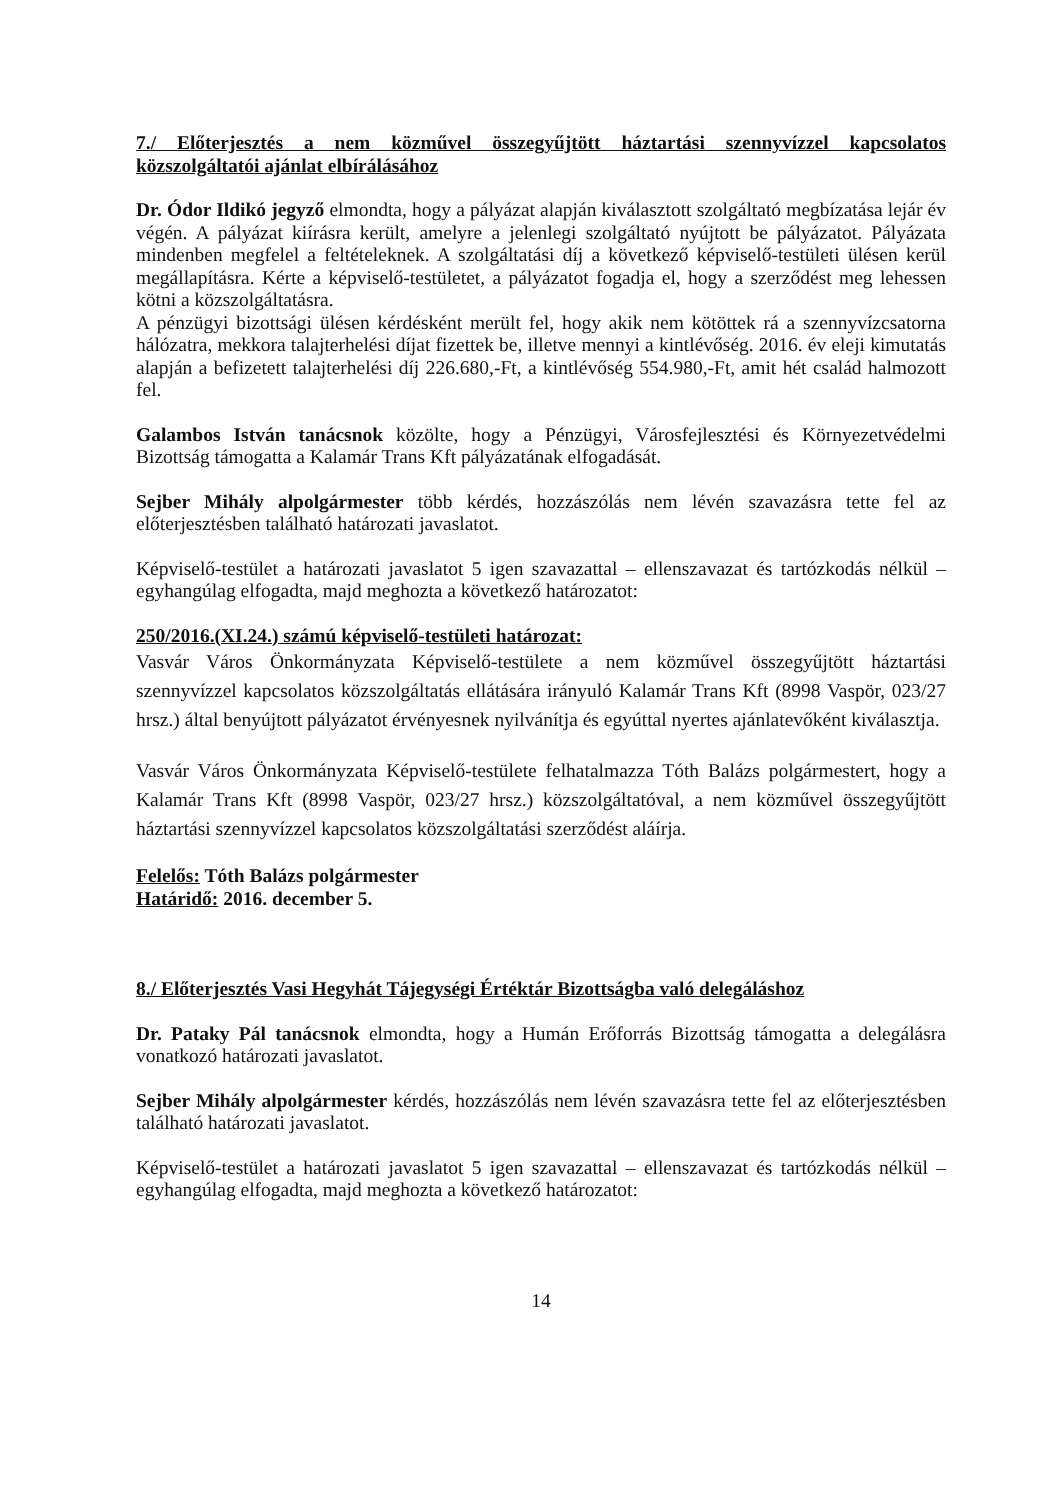7./ Előterjesztés a nem közművel összegyűjtött háztartási szennyvízzel kapcsolatos közszolgáltatói ajánlat elbírálásához
Dr. Ódor Ildikó jegyző elmondta, hogy a pályázat alapján kiválasztott szolgáltató megbízatása lejár év végén. A pályázat kiírásra került, amelyre a jelenlegi szolgáltató nyújtott be pályázatot. Pályázata mindenben megfelel a feltételeknek. A szolgáltatási díj a következő képviselő-testületi ülésen kerül megállapításra. Kérte a képviselő-testületet, a pályázatot fogadja el, hogy a szerződést meg lehessen kötni a közszolgáltatásra.
A pénzügyi bizottsági ülésen kérdésként merült fel, hogy akik nem kötöttek rá a szennyvízcsatorna hálózatra, mekkora talajterhelési díjat fizettek be, illetve mennyi a kintlévőség. 2016. év eleji kimutatás alapján a befizetett talajterhelési díj 226.680,-Ft, a kintlévőség 554.980,-Ft, amit hét család halmozott fel.
Galambos István tanácsnok közölte, hogy a Pénzügyi, Városfejlesztési és Környezetvédelmi Bizottság támogatta a Kalamár Trans Kft pályázatának elfogadását.
Sejber Mihály alpolgármester több kérdés, hozzászólás nem lévén szavazásra tette fel az előterjesztésben található határozati javaslatot.
Képviselő-testület a határozati javaslatot 5 igen szavazattal – ellenszavazat és tartózkodás nélkül – egyhangúlag elfogadta, majd meghozta a következő határozatot:
250/2016.(XI.24.) számú képviselő-testületi határozat:
Vasvár Város Önkormányzata Képviselő-testülete a nem közművel összegyűjtött háztartási szennyvízzel kapcsolatos közszolgáltatás ellátására irányuló Kalamár Trans Kft (8998 Vaspör, 023/27 hrsz.) által benyújtott pályázatot érvényesnek nyilvánítja és egyúttal nyertes ajánlatevőként kiválasztja.
Vasvár Város Önkormányzata Képviselő-testülete felhatalmazza Tóth Balázs polgármestert, hogy a Kalamár Trans Kft (8998 Vaspör, 023/27 hrsz.) közszolgáltatóval, a nem közművel összegyűjtött háztartási szennyvízzel kapcsolatos közszolgáltatási szerződést aláírja.
Felelős: Tóth Balázs polgármester
Határidő: 2016. december 5.
8./ Előterjesztés Vasi Hegyhát Tájegységi Értéktár Bizottságba való delegáláshoz
Dr. Pataky Pál tanácsnok elmondta, hogy a Humán Erőforrás Bizottság támogatta a delegálásra vonatkozó határozati javaslatot.
Sejber Mihály alpolgármester kérdés, hozzászólás nem lévén szavazásra tette fel az előterjesztésben található határozati javaslatot.
Képviselő-testület a határozati javaslatot 5 igen szavazattal – ellenszavazat és tartózkodás nélkül – egyhangúlag elfogadta, majd meghozta a következő határozatot:
14